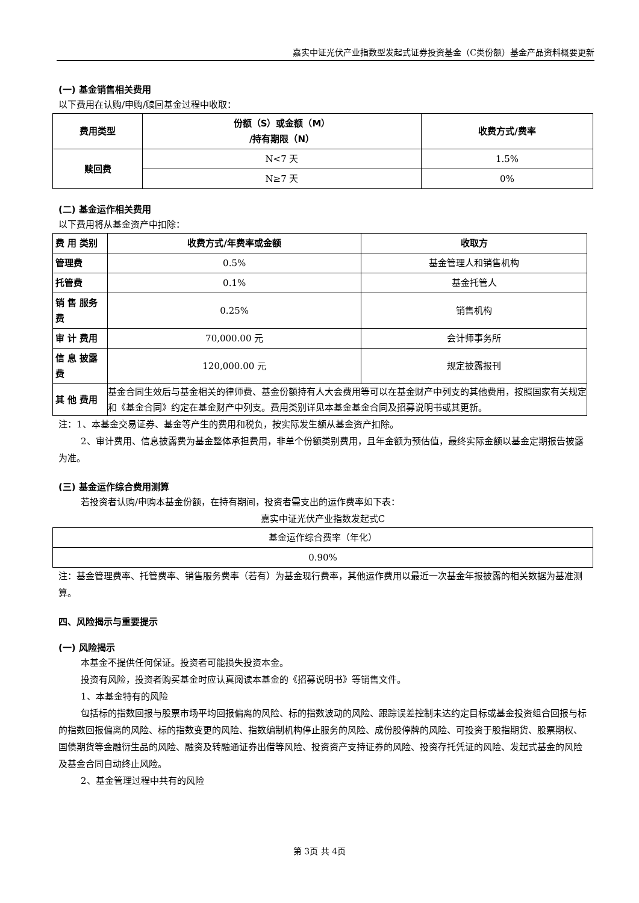嘉实中证光伏产业指数型发起式证券投资基金（C类份额）基金产品资料概要更新
(一) 基金销售相关费用
以下费用在认购/申购/赎回基金过程中收取：
| 费用类型 | 份额（S）或金额（M） /持有期限（N） | 收费方式/费率 |
| --- | --- | --- |
| 赎回费 | N<7 天 | 1.5% |
| | N≥7 天 | 0% |
(二) 基金运作相关费用
以下费用将从基金资产中扣除：
| 费 用 类别 | 收费方式/年费率或金额 | 收取方 |
| 管理费 | 0.5% | 基金管理人和销售机构 |
| 托管费 | 0.1% | 基金托管人 |
| 销 售 服务费 | 0.25% | 销售机构 |
| 审 计 费用 | 70,000.00 元 | 会计师事务所 |
| 信 息 披露费 | 120,000.00 元 | 规定披露报刊 |
| 其 他 费用 | 基金合同生效后与基金相关的律师费、基金份额持有人大会费用等可以在基金财产中列支的其他费用，按照国家有关规定和《基金合同》约定在基金财产中列支。费用类别详见本基金基金合同及招募说明书或其更新。 | |
注：1、本基金交易证券、基金等产生的费用和税负，按实际发生额从基金资产扣除。
2、审计费用、信息披露费为基金整体承担费用，非单个份额类别费用，且年金额为预估值，最终实际金额以基金定期报告披露为准。
(三) 基金运作综合费用测算
若投资者认购/申购本基金份额，在持有期间，投资者需支出的运作费率如下表：
嘉实中证光伏产业指数发起式C
| 基金运作综合费率（年化） |
| 0.90% |
注：基金管理费率、托管费率、销售服务费率（若有）为基金现行费率，其他运作费用以最近一次基金年报披露的相关数据为基准测算。
四、风险揭示与重要提示
(一) 风险揭示
本基金不提供任何保证。投资者可能损失投资本金。
投资有风险，投资者购买基金时应认真阅读本基金的《招募说明书》等销售文件。
1、本基金特有的风险
包括标的指数回报与股票市场平均回报偏离的风险、标的指数波动的风险、跟踪误差控制未达约定目标或基金投资组合回报与标的指数回报偏离的风险、标的指数变更的风险、指数编制机构停止服务的风险、成份股停牌的风险、可投资于股指期货、股票期权、国债期货等金融衍生品的风险、融资及转融通证券出借等风险、投资资产支持证券的风险、投资存托凭证的风险、发起式基金的风险及基金合同自动终止风险。
2、基金管理过程中共有的风险
第 3页 共 4页